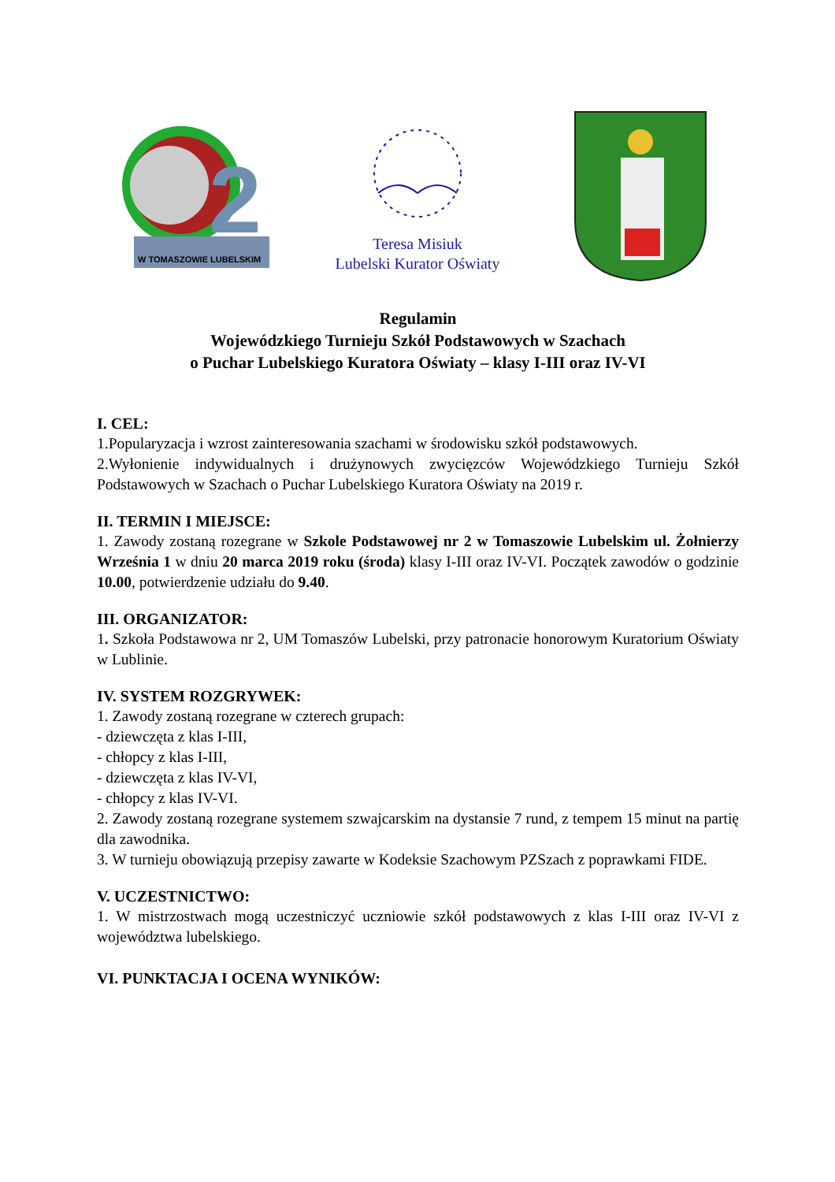2
W TOMASZOWIE LUBELSKIM
Teresa Misiuk
Lubelski Kurator Oświaty
Regulamin
Wojewódzkiego Turnieju Szkół Podstawowych w Szachach
o Puchar Lubelskiego Kuratora Oświaty – klasy I-III oraz IV-VI
I. CEL:
1.Popularyzacja i wzrost zainteresowania szachami w środowisku szkół podstawowych.
2.Wyłonienie indywidualnych i drużynowych zwycięzców Wojewódzkiego Turnieju Szkół Podstawowych w Szachach o Puchar Lubelskiego Kuratora Oświaty na 2019 r.
II. TERMIN I MIEJSCE:
1. Zawody zostaną rozegrane w Szkole Podstawowej nr 2 w Tomaszowie Lubelskim ul. Żołnierzy Września 1 w dniu 20 marca 2019 roku (środa) klasy I-III oraz IV-VI. Początek zawodów o godzinie 10.00, potwierdzenie udziału do 9.40.
III. ORGANIZATOR:
1. Szkoła Podstawowa nr 2, UM Tomaszów Lubelski, przy patronacie honorowym Kuratorium Oświaty w Lublinie.
IV. SYSTEM ROZGRYWEK:
1. Zawody zostaną rozegrane w czterech grupach:
- dziewczęta z klas I-III,
- chłopcy z klas I-III,
- dziewczęta z klas IV-VI,
- chłopcy z klas IV-VI.
2. Zawody zostaną rozegrane systemem szwajcarskim na dystansie 7 rund, z tempem 15 minut na partię dla zawodnika.
3. W turnieju obowiązują przepisy zawarte w Kodeksie Szachowym PZSzach z poprawkami FIDE.
V. UCZESTNICTWO:
1. W mistrzostwach mogą uczestniczyć uczniowie szkół podstawowych z klas I-III oraz IV-VI z województwa lubelskiego.
VI. PUNKTACJA I OCENA WYNIKÓW: